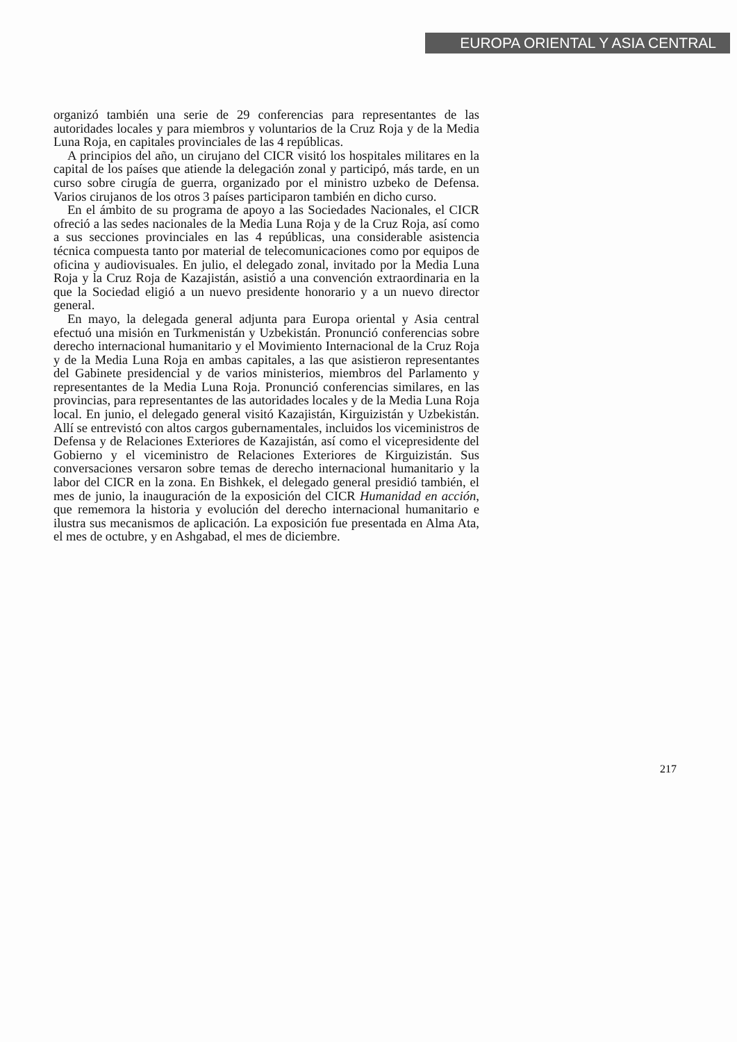EUROPA ORIENTAL Y ASIA CENTRAL
organizó también una serie de 29 conferencias para representantes de las autoridades locales y para miembros y voluntarios de la Cruz Roja y de la Media Luna Roja, en capitales provinciales de las 4 repúblicas.
A principios del año, un cirujano del CICR visitó los hospitales militares en la capital de los países que atiende la delegación zonal y participó, más tarde, en un curso sobre cirugía de guerra, organizado por el ministro uzbeko de Defensa. Varios cirujanos de los otros 3 países participaron también en dicho curso.
En el ámbito de su programa de apoyo a las Sociedades Nacionales, el CICR ofreció a las sedes nacionales de la Media Luna Roja y de la Cruz Roja, así como a sus secciones provinciales en las 4 repúblicas, una considerable asistencia técnica compuesta tanto por material de telecomunicaciones como por equipos de oficina y audiovisuales. En julio, el delegado zonal, invitado por la Media Luna Roja y la Cruz Roja de Kazajistán, asistió a una convención extraordinaria en la que la Sociedad eligió a un nuevo presidente honorario y a un nuevo director general.
En mayo, la delegada general adjunta para Europa oriental y Asia central efectuó una misión en Turkmenistán y Uzbekistán. Pronunció conferencias sobre derecho internacional humanitario y el Movimiento Internacional de la Cruz Roja y de la Media Luna Roja en ambas capitales, a las que asistieron representantes del Gabinete presidencial y de varios ministerios, miembros del Parlamento y representantes de la Media Luna Roja. Pronunció conferencias similares, en las provincias, para representantes de las autoridades locales y de la Media Luna Roja local. En junio, el delegado general visitó Kazajistán, Kirguizistán y Uzbekistán. Allí se entrevistó con altos cargos gubernamentales, incluidos los viceministros de Defensa y de Relaciones Exteriores de Kazajistán, así como el vicepresidente del Gobierno y el viceministro de Relaciones Exteriores de Kirguizistán. Sus conversaciones versaron sobre temas de derecho internacional humanitario y la labor del CICR en la zona. En Bishkek, el delegado general presidió también, el mes de junio, la inauguración de la exposición del CICR Humanidad en acción, que rememora la historia y evolución del derecho internacional humanitario e ilustra sus mecanismos de aplicación. La exposición fue presentada en Alma Ata, el mes de octubre, y en Ashgabad, el mes de diciembre.
217